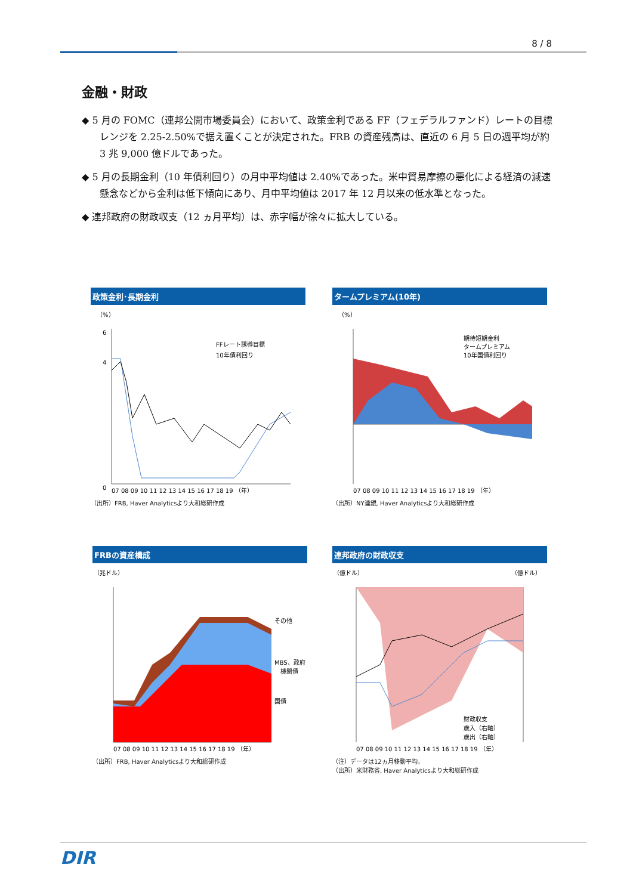8 / 8
金融・財政
◆ 5 月の FOMC（連邦公開市場委員会）において、政策金利である FF（フェデラルファンド）レートの目標レンジを 2.25-2.50%で据え置くことが決定された。FRB の資産残高は、直近の 6 月 5 日の週平均が約 3 兆 9,000 億ドルであった。
◆ 5 月の長期金利（10 年債利回り）の月中平均値は 2.40%であった。米中貿易摩擦の悪化による経済の減速懸念などから金利は低下傾向にあり、月中平均値は 2017 年 12 月以来の低水準となった。
◆ 連邦政府の財政収支（12 ヵ月平均）は、赤字幅が徐々に拡大している。
政策金利･長期金利
（%）
6
4
0
FFレート誘導目標
10年債利回り
07 08 09 10 11 12 13 14 15 16 17 18 19 （年）
（出所）FRB, Haver Analyticsより大和総研作成
タームプレミアム(10年)
（%）
期待短期金利
タームプレミアム
10年国債利回り
07 08 09 10 11 12 13 14 15 16 17 18 19 （年）
（出所）NY連銀, Haver Analyticsより大和総研作成
FRBの資産構成
（兆ドル）
その他
MBS、政府
機関債
国債
07 08 09 10 11 12 13 14 15 16 17 18 19 （年）
（出所）FRB, Haver Analyticsより大和総研作成
連邦政府の財政収支
（億ドル）
（億ドル）
財政収支
歳入（右軸）
歳出（右軸）
07 08 09 10 11 12 13 14 15 16 17 18 19 （年）
（注）データは12ヵ月移動平均。
（出所）米財務省, Haver Analyticsより大和総研作成
DIR